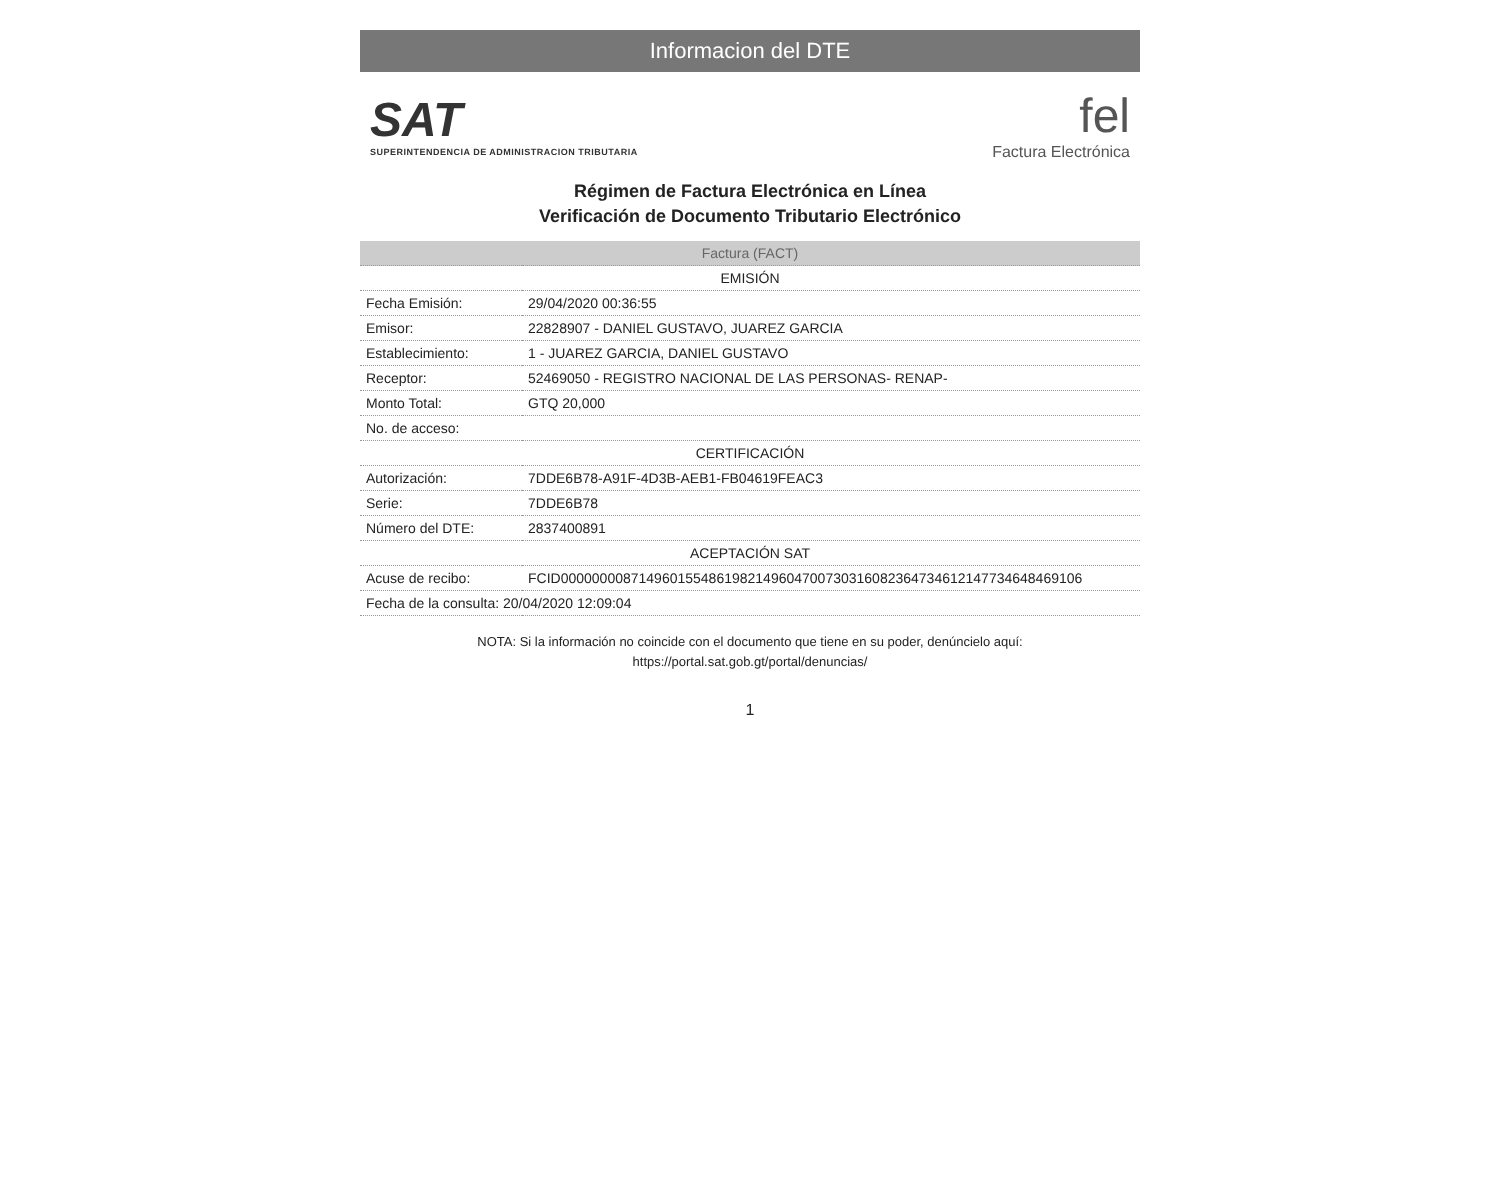Informacion del DTE
SAT
SUPERINTENDENCIA DE ADMINISTRACION TRIBUTARIA
fel
Factura Electrónica
Régimen de Factura Electrónica en Línea
Verificación de Documento Tributario Electrónico
| Factura (FACT) | |
| --- | --- |
| EMISIÓN | |
| Fecha Emisión: | 29/04/2020 00:36:55 |
| Emisor: | 22828907 - DANIEL GUSTAVO, JUAREZ GARCIA |
| Establecimiento: | 1 - JUAREZ GARCIA, DANIEL GUSTAVO |
| Receptor: | 52469050 - REGISTRO NACIONAL DE LAS PERSONAS- RENAP- |
| Monto Total: | GTQ 20,000 |
| No. de acceso: | |
| CERTIFICACIÓN | |
| Autorización: | 7DDE6B78-A91F-4D3B-AEB1-FB04619FEAC3 |
| Serie: | 7DDE6B78 |
| Número del DTE: | 2837400891 |
| ACEPTACIÓN SAT | |
| Acuse de recibo: | FCID000000008714960155486198214960470073031608236473461214773464846910​6 |
| Fecha de la consulta: 20/04/2020 12:09:04 | |
NOTA: Si la información no coincide con el documento que tiene en su poder, denúncielo aquí:
https://portal.sat.gob.gt/portal/denuncias/
1